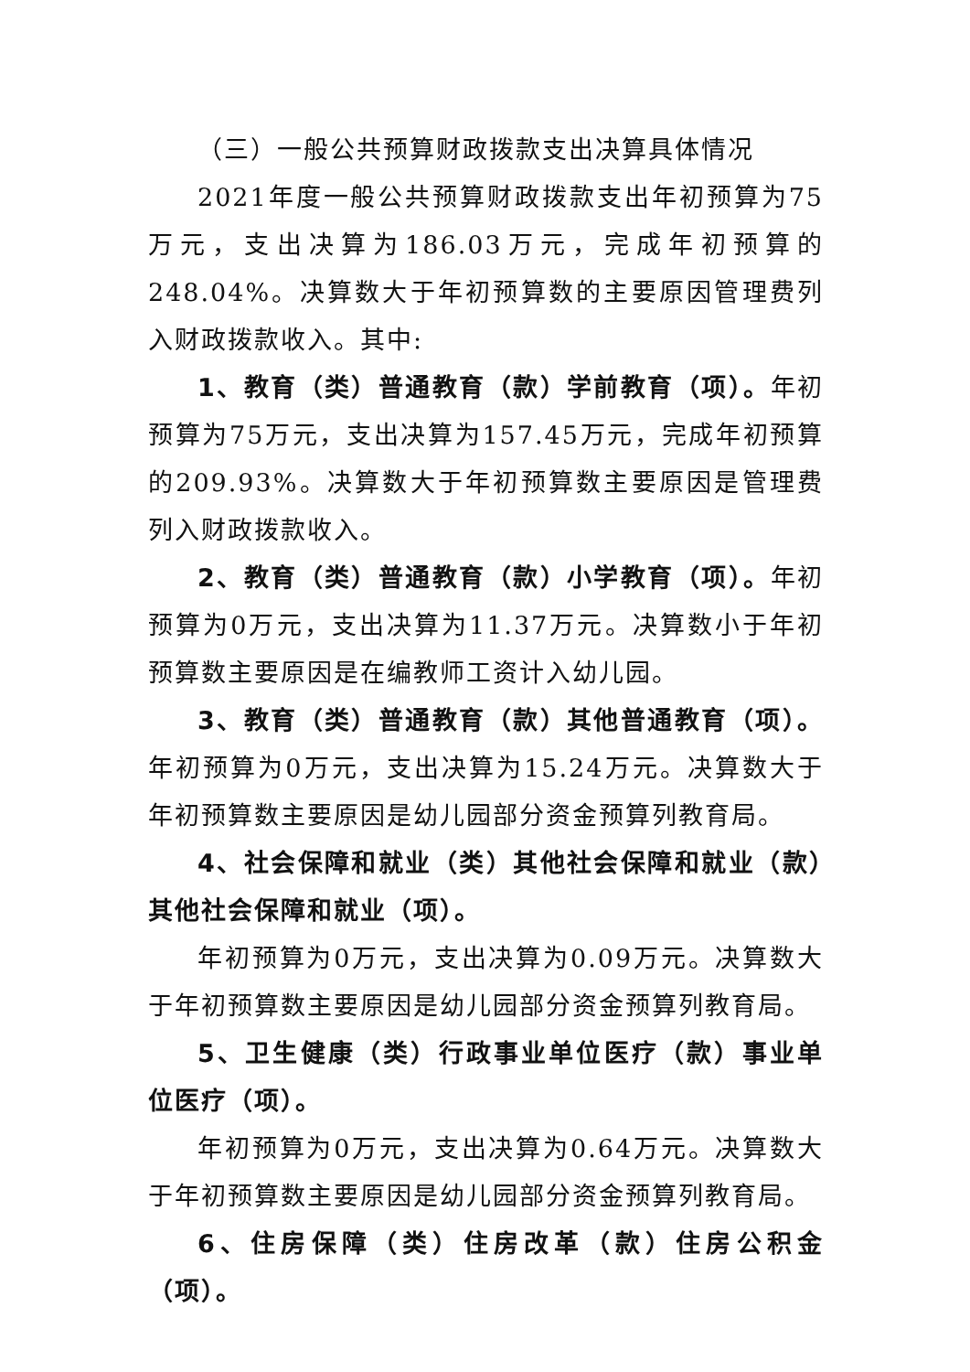（三）一般公共预算财政拨款支出决算具体情况
2021年度一般公共预算财政拨款支出年初预算为75万元，支出决算为186.03万元，完成年初预算的248.04%。决算数大于年初预算数的主要原因管理费列入财政拨款收入。其中:
1、教育（类）普通教育（款）学前教育（项）。年初预算为75万元，支出决算为157.45万元，完成年初预算的209.93%。决算数大于年初预算数主要原因是管理费列入财政拨款收入。
2、教育（类）普通教育（款）小学教育（项）。年初预算为0万元，支出决算为11.37万元。决算数小于年初预算数主要原因是在编教师工资计入幼儿园。
3、教育（类）普通教育（款）其他普通教育（项）。年初预算为0万元，支出决算为15.24万元。决算数大于年初预算数主要原因是幼儿园部分资金预算列教育局。
4、社会保障和就业（类）其他社会保障和就业（款）其他社会保障和就业（项）。
年初预算为0万元，支出决算为0.09万元。决算数大于年初预算数主要原因是幼儿园部分资金预算列教育局。
5、卫生健康（类）行政事业单位医疗（款）事业单位医疗（项）。
年初预算为0万元，支出决算为0.64万元。决算数大于年初预算数主要原因是幼儿园部分资金预算列教育局。
6、住房保障（类）住房改革（款）住房公积金（项）。